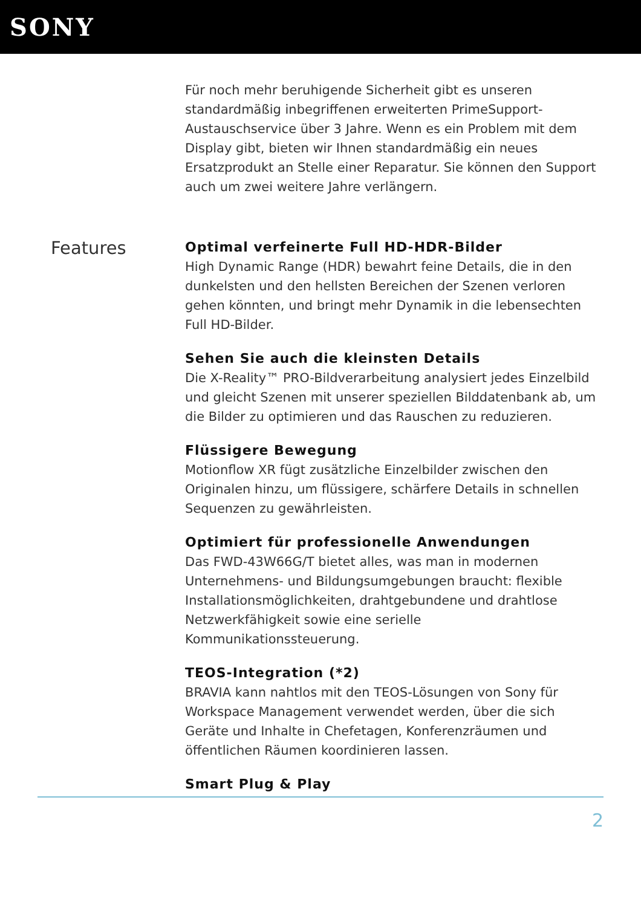SONY
Für noch mehr beruhigende Sicherheit gibt es unseren standardmäßig inbegriffenen erweiterten PrimeSupport-Austauschservice über 3 Jahre. Wenn es ein Problem mit dem Display gibt, bieten wir Ihnen standardmäßig ein neues Ersatzprodukt an Stelle einer Reparatur. Sie können den Support auch um zwei weitere Jahre verlängern.
Features
Optimal verfeinerte Full HD-HDR-Bilder
High Dynamic Range (HDR) bewahrt feine Details, die in den dunkelsten und den hellsten Bereichen der Szenen verloren gehen könnten, und bringt mehr Dynamik in die lebensechten Full HD-Bilder.
Sehen Sie auch die kleinsten Details
Die X-Reality™ PRO-Bildverarbeitung analysiert jedes Einzelbild und gleicht Szenen mit unserer speziellen Bilddatenbank ab, um die Bilder zu optimieren und das Rauschen zu reduzieren.
Flüssigere Bewegung
Motionflow XR fügt zusätzliche Einzelbilder zwischen den Originalen hinzu, um flüssigere, schärfere Details in schnellen Sequenzen zu gewährleisten.
Optimiert für professionelle Anwendungen
Das FWD-43W66G/T bietet alles, was man in modernen Unternehmens- und Bildungsumgebungen braucht: flexible Installationsmöglichkeiten, drahtgebundene und drahtlose Netzwerkfähigkeit sowie eine serielle Kommunikationssteuerung.
TEOS-Integration (*2)
BRAVIA kann nahtlos mit den TEOS-Lösungen von Sony für Workspace Management verwendet werden, über die sich Geräte und Inhalte in Chefetagen, Konferenzräumen und öffentlichen Räumen koordinieren lassen.
Smart Plug & Play
2